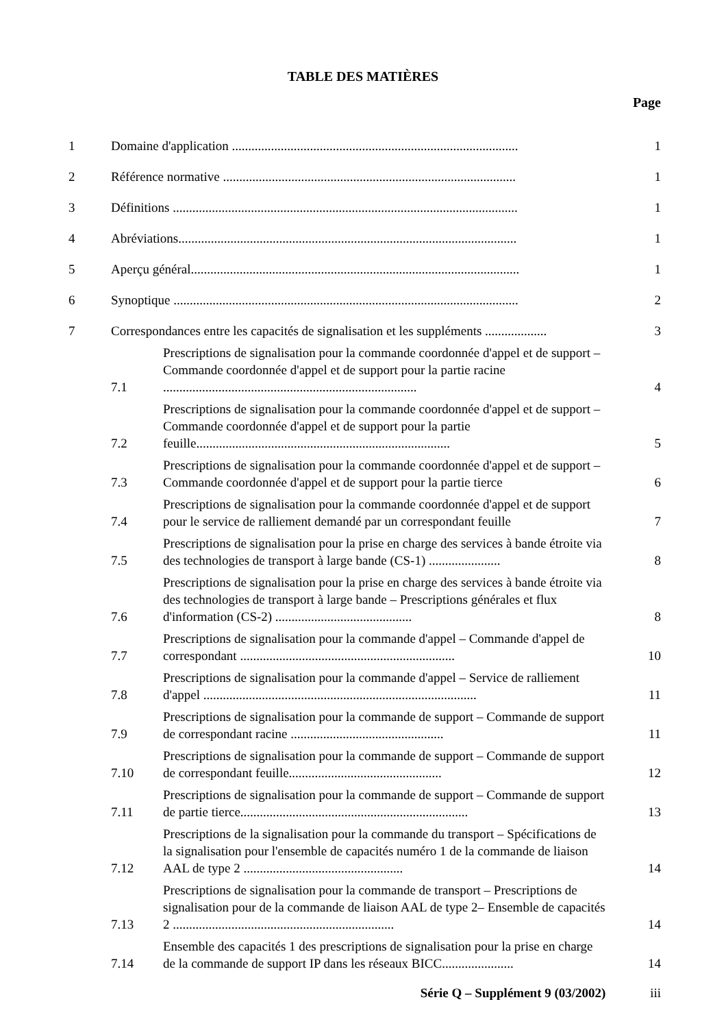TABLE DES MATIÈRES
Page
1 Domaine d'application ........................................................................................ 1
2 Référence normative .......................................................................................... 1
3 Définitions .......................................................................................................... 1
4 Abréviations........................................................................................................ 1
5 Aperçu général..................................................................................................... 1
6 Synoptique .......................................................................................................... 2
7 Correspondances entre les capacités de signalisation et les suppléments ................... 3
7.1 Prescriptions de signalisation pour la commande coordonnée d'appel et de support – Commande coordonnée d'appel et de support pour la partie racine .............................................................................. 4
7.2 Prescriptions de signalisation pour la commande coordonnée d'appel et de support – Commande coordonnée d'appel et de support pour la partie feuille.............................................................................. 5
7.3 Prescriptions de signalisation pour la commande coordonnée d'appel et de support – Commande coordonnée d'appel et de support pour la partie tierce 6
7.4 Prescriptions de signalisation pour la commande coordonnée d'appel et de support pour le service de ralliement demandé par un correspondant feuille 7
7.5 Prescriptions de signalisation pour la prise en charge des services à bande étroite via des technologies de transport à large bande (CS-1) ...................... 8
7.6 Prescriptions de signalisation pour la prise en charge des services à bande étroite via des technologies de transport à large bande – Prescriptions générales et flux d'information (CS-2) .......................................... 8
7.7 Prescriptions de signalisation pour la commande d'appel – Commande d'appel de correspondant .................................................................. 10
7.8 Prescriptions de signalisation pour la commande d'appel – Service de ralliement d'appel .................................................................................... 11
7.9 Prescriptions de signalisation pour la commande de support – Commande de support de correspondant racine ............................................... 11
7.10 Prescriptions de signalisation pour la commande de support – Commande de support de correspondant feuille............................................... 12
7.11 Prescriptions de signalisation pour la commande de support – Commande de support de partie tierce...................................................................... 13
7.12 Prescriptions de la signalisation pour la commande du transport – Spécifications de la signalisation pour l'ensemble de capacités numéro 1 de la commande de liaison AAL de type 2 ................................................. 14
7.13 Prescriptions de signalisation pour la commande de transport – Prescriptions de signalisation pour de la commande de liaison AAL de type 2– Ensemble de capacités 2 .................................................................... 14
7.14 Ensemble des capacités 1 des prescriptions de signalisation pour la prise en charge de la commande de support IP dans les réseaux BICC...................... 14
Série Q – Supplément 9 (03/2002) iii